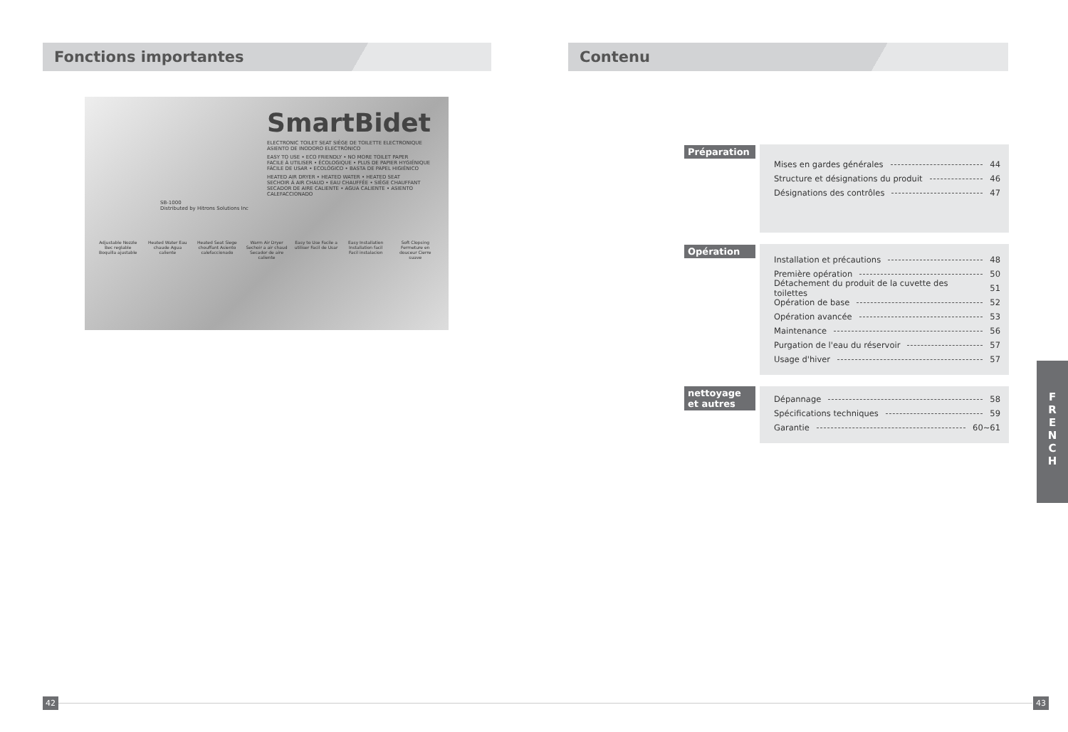Fonctions importantes Contenu
SmartBidet
ELECTRONIC TOILET SEAT SIÈGE DE TOILETTE ELECTRONIQUE ASIENTO DE INODORO ELECTRÓNICO
EASY TO USE • ECO FRIENDLY • NO MORE TOILET PAPER
FACILE À UTILISER • ÉCOLOGIQUE • PLUS DE PAPIER HYGIÉNIQUE
FÁCILE DE USAR • ECOLÓGICO • BASTA DE PAPEL HIGIÉNICO
HEATED AIR DRYER • HEATED WATER • HEATED SEAT
SECHOIR Á AIR CHAUD • EAU CHAUFFÉE • SIÈGE CHAUFFANT
SECADOR DE AIRE CALIENTE • AGUA CALIENTE • ASIENTO CALEFACCIONADO
SB-1000
Distributed by Hitrons Solutions Inc
Adjustable Nozzle Bec reglable Boquilla ajustable
Heated Water Eau chaude Agua caliente
Heated Seat Siege chouffant Asiento calefaccionado
Warm Air Dryer Sechoir a air chaud Secador de aire caliente
Easy to Use Facile a utiliser Facil de Usar
Easy Installation Installation facil Facil instalacion
Soft Clopsing Fermeture en douceur Cierre suave
Préparation
Mises en gardes générales 44
Structure et désignations du produit 46
Désignations des contrôles 47
Opération
Installation et précautions 48
Première opération 50
Détachement du produit de la cuvette des toilettes 51
Opération de base 52
Opération avancée 53
Maintenance 56
Purgation de l'eau du réservoir 57
Usage d'hiver 57
nettoyage et autres
Dépannage 58
Spécifications techniques 59
Garantie 60~61
F
R
E
N
C
H
42 43